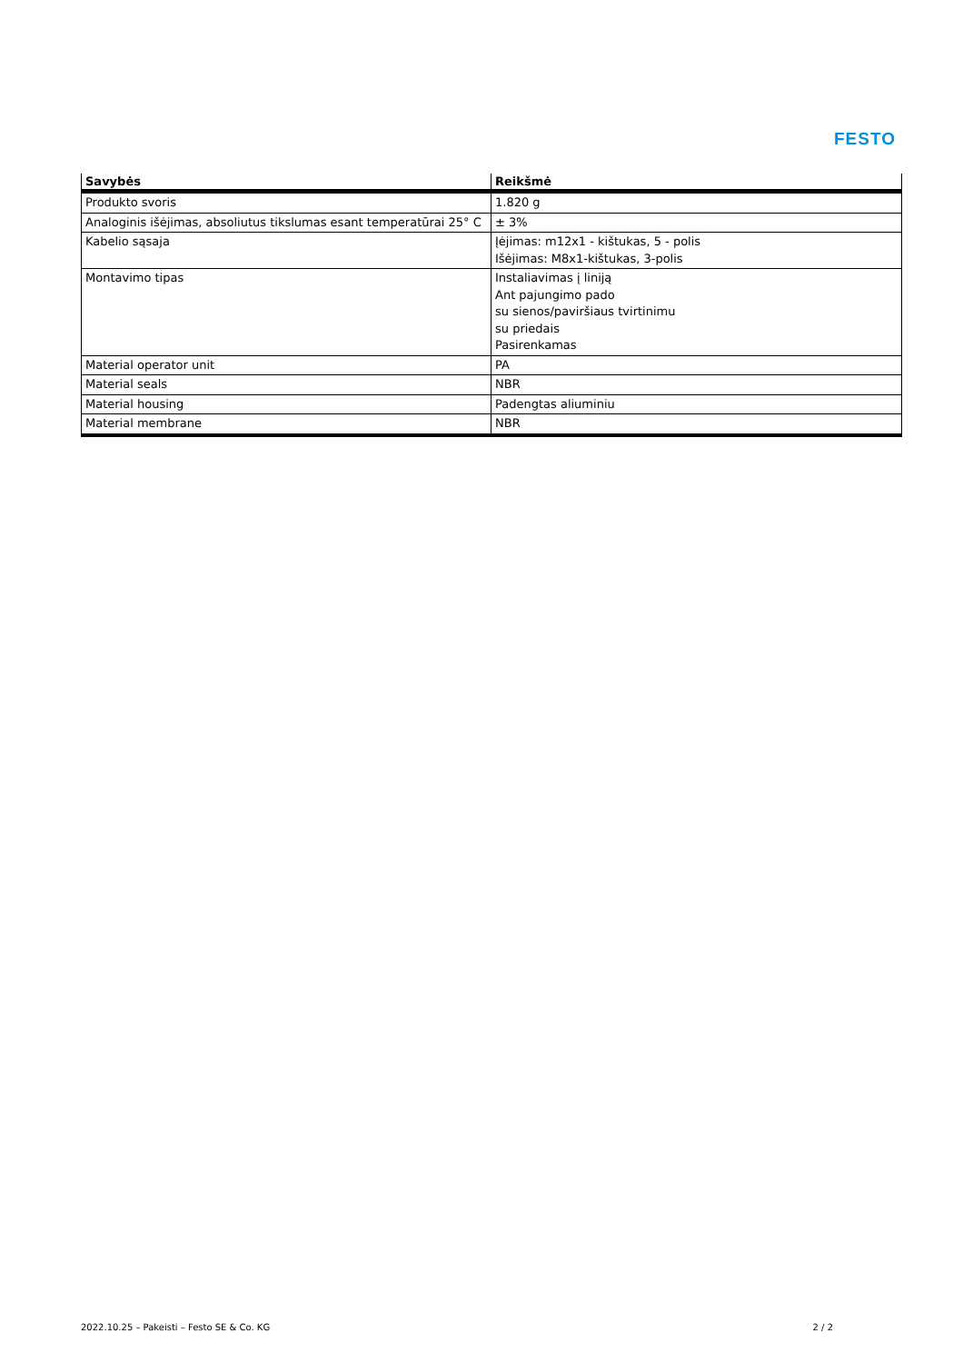FESTO
| Savybės | Reikšmė |
| --- | --- |
| Produkto svoris | 1.820 g |
| Analoginis išėjimas, absoliutus tikslumas esant temperatūrai 25° C | ± 3% |
| Kabelio sąsaja | Įėjimas: m12x1 - kištukas, 5 - polis Išėjimas: M8x1-kištukas, 3-polis |
| Montavimo tipas | Instaliavimas į liniją Ant pajungimo pado su sienos/paviršiaus tvirtinimu su priedais Pasirenkamas |
| Material operator unit | PA |
| Material seals | NBR |
| Material housing | Padengtas aliuminiu |
| Material membrane | NBR |
2022.10.25 – Pakeisti – Festo SE & Co. KG 2 / 2